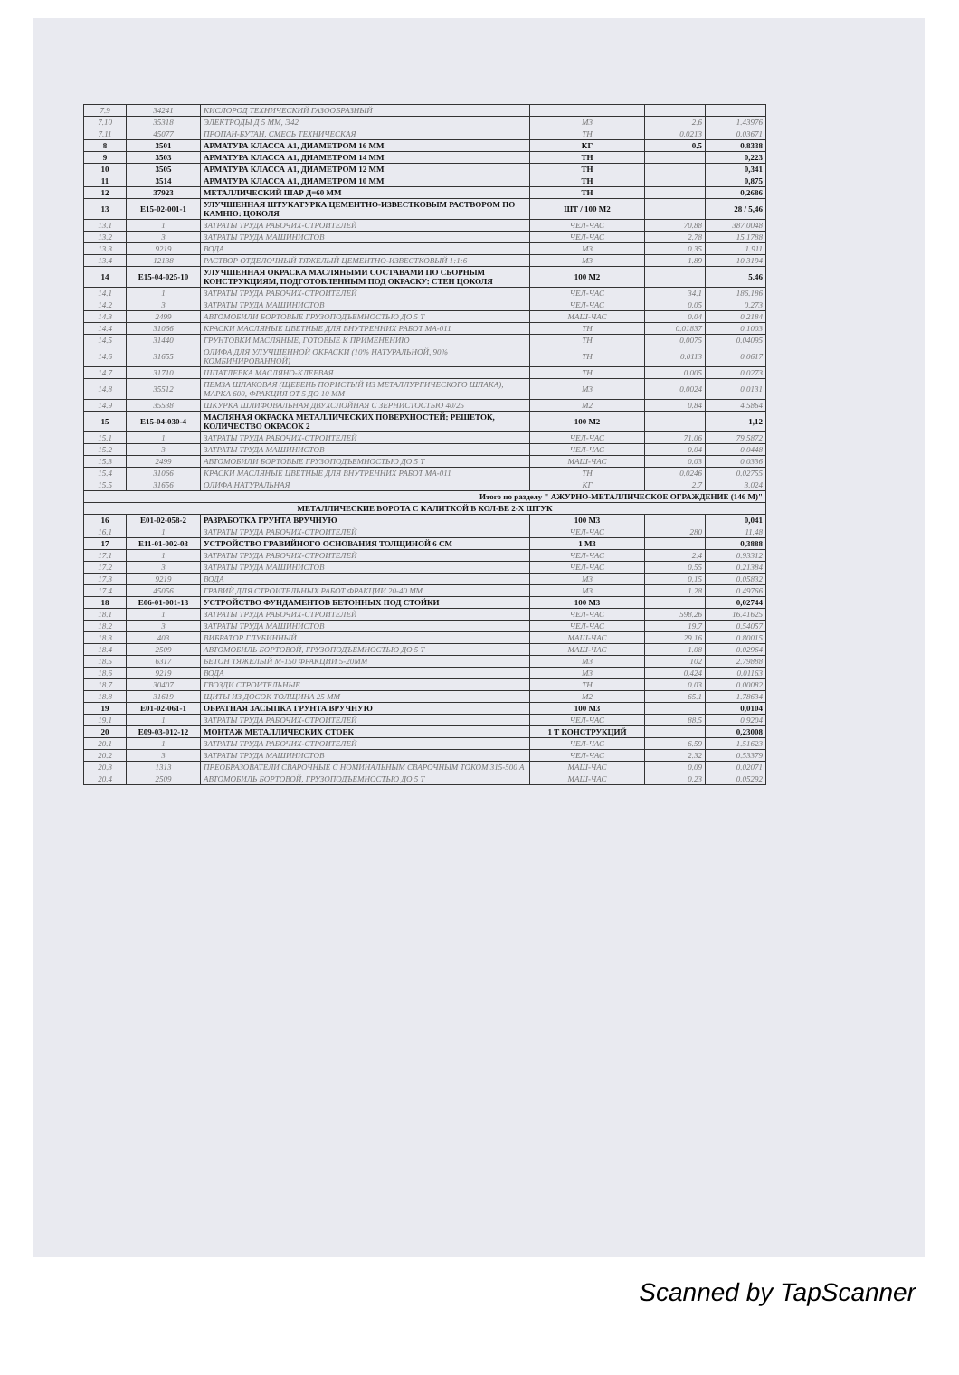| 7.9 | 34241 | КИСЛОРОД ТЕХНИЧЕСКИЙ ГАЗООБРАЗНЫЙ | | | |
| 7.10 | 35318 | ЭЛЕКТРОДЫ Д 5 ММ, Э42 | М3 | 2.6 | 1.43976 |
| 7.11 | 45077 | ПРОПАН-БУТАН, СМЕСЬ ТЕХНИЧЕСКАЯ | ТН | 0.0213 | 0.03671 |
| 8 | 3501 | АРМАТУРА КЛАССА А1, ДИАМЕТРОМ 16 ММ | КГ | 0.5 | 0.8338 |
| 9 | 3503 | АРМАТУРА КЛАССА А1, ДИАМЕТРОМ 14 ММ | ТН | | 0,223 |
| 10 | 3505 | АРМАТУРА КЛАССА А1, ДИАМЕТРОМ 12 ММ | ТН | | 0,341 |
| 11 | 3514 | АРМАТУРА КЛАССА А1, ДИАМЕТРОМ 10 ММ | ТН | | 0,875 |
| 12 | 37923 | МЕТАЛЛИЧЕСКИЙ ШАР Д=60 ММ | ТН | | 0,2686 |
| 13 | Е15-02-001-1 | УЛУЧШЕННАЯ ШТУКАТУРКА ЦЕМЕНТНО-ИЗВЕСТКОВЫМ РАСТВОРОМ ПО КАМНЮ: ЦОКОЛЯ | ШТ / 100 М2 | | 28 / 5,46 |
| 13.1 | 1 | ЗАТРАТЫ ТРУДА РАБОЧИХ-СТРОИТЕЛЕЙ | ЧЕЛ-ЧАС | 70.88 | 387.0048 |
| 13.2 | 3 | ЗАТРАТЫ ТРУДА МАШИНИСТОВ | ЧЕЛ-ЧАС | 2.78 | 15.1788 |
| 13.3 | 9219 | ВОДА | М3 | 0.35 | 1.911 |
| 13.4 | 12138 | РАСТВОР ОТДЕЛОЧНЫЙ ТЯЖЕЛЫЙ ЦЕМЕНТНО-ИЗВЕСТКОВЫЙ 1:1:6 | М3 | 1.89 | 10.3194 |
| 14 | Е15-04-025-10 | УЛУЧШЕННАЯ ОКРАСКА МАСЛЯНЫМИ СОСТАВАМИ ПО СБОРНЫМ КОНСТРУКЦИЯМ, ПОДГОТОВЛЕННЫМ ПОД ОКРАСКУ: СТЕН ЦОКОЛЯ | 100 М2 | | 5.46 |
| 14.1 | 1 | ЗАТРАТЫ ТРУДА РАБОЧИХ-СТРОИТЕЛЕЙ | ЧЕЛ-ЧАС | 34.1 | 186.186 |
| 14.2 | 3 | ЗАТРАТЫ ТРУДА МАШИНИСТОВ | ЧЕЛ-ЧАС | 0.05 | 0.273 |
| 14.3 | 2499 | АВТОМОБИЛИ БОРТОВЫЕ ГРУЗОПОДЪЕМНОСТЬЮ ДО 5 Т | МАШ-ЧАС | 0.04 | 0.2184 |
| 14.4 | 31066 | КРАСКИ МАСЛЯНЫЕ ЦВЕТНЫЕ ДЛЯ ВНУТРЕННИХ РАБОТ МА-011 | ТН | 0.01837 | 0.1003 |
| 14.5 | 31440 | ГРУНТОВКИ МАСЛЯНЫЕ, ГОТОВЫЕ К ПРИМЕНЕНИЮ | ТН | 0.0075 | 0.04095 |
| 14.6 | 31655 | ОЛИФА ДЛЯ УЛУЧШЕННОЙ ОКРАСКИ (10% НАТУРАЛЬНОЙ, 90% КОМБИНИРОВАННОЙ) | ТН | 0.0113 | 0.0617 |
| 14.7 | 31710 | ШПАТЛЕВКА МАСЛЯНО-КЛЕЕВАЯ | ТН | 0.005 | 0.0273 |
| 14.8 | 35512 | ПЕМЗА ШЛАКОВАЯ (ЩЕБЕНЬ ПОРИСТЫЙ ИЗ МЕТАЛЛУРГИЧЕСКОГО ШЛАКА), МАРКА 600, ФРАКЦИЯ ОТ 5 ДО 10 ММ | М3 | 0.0024 | 0.0131 |
| 14.9 | 35538 | ШКУРКА ШЛИФОВАЛЬНАЯ ДВУХСЛОЙНАЯ С ЗЕРНИСТОСТЬЮ 40/25 | М2 | 0.84 | 4.5864 |
| 15 | Е15-04-030-4 | МАСЛЯНАЯ ОКРАСКА МЕТАЛЛИЧЕСКИХ ПОВЕРХНОСТЕЙ: РЕШЕТОК, КОЛИЧЕСТВО ОКРАСОК 2 | 100 М2 | | 1,12 |
| 15.1 | 1 | ЗАТРАТЫ ТРУДА РАБОЧИХ-СТРОИТЕЛЕЙ | ЧЕЛ-ЧАС | 71.06 | 79.5872 |
| 15.2 | 3 | ЗАТРАТЫ ТРУДА МАШИНИСТОВ | ЧЕЛ-ЧАС | 0.04 | 0.0448 |
| 15.3 | 2499 | АВТОМОБИЛИ БОРТОВЫЕ ГРУЗОПОДЪЕМНОСТЬЮ ДО 5 Т | МАШ-ЧАС | 0.03 | 0.0336 |
| 15.4 | 31066 | КРАСКИ МАСЛЯНЫЕ ЦВЕТНЫЕ ДЛЯ ВНУТРЕННИХ РАБОТ МА-011 | ТН | 0.0246 | 0.02755 |
| 15.5 | 31656 | ОЛИФА НАТУРАЛЬНАЯ | КГ | 2.7 | 3.024 |
| Итого по разделу " АЖУРНО-МЕТАЛЛИЧЕСКОЕ ОГРАЖДЕНИЕ (146 М)" | | | | | |
| МЕТАЛЛИЧЕСКИЕ ВОРОТА С КАЛИТКОЙ В КОЛ-ВЕ 2-Х ШТУК | | | | | |
| 16 | Е01-02-058-2 | РАЗРАБОТКА ГРУНТА ВРУЧНУЮ | 100 М3 | | 0,041 |
| 16.1 | 1 | ЗАТРАТЫ ТРУДА РАБОЧИХ-СТРОИТЕЛЕЙ | ЧЕЛ-ЧАС | 280 | 11.48 |
| 17 | Е11-01-002-03 | УСТРОЙСТВО ГРАВИЙНОГО ОСНОВАНИЯ ТОЛЩИНОЙ 6 СМ | 1 М3 | | 0,3888 |
| 17.1 | 1 | ЗАТРАТЫ ТРУДА РАБОЧИХ-СТРОИТЕЛЕЙ | ЧЕЛ-ЧАС | 2.4 | 0.93312 |
| 17.2 | 3 | ЗАТРАТЫ ТРУДА МАШИНИСТОВ | ЧЕЛ-ЧАС | 0.55 | 0.21384 |
| 17.3 | 9219 | ВОДА | М3 | 0.15 | 0.05832 |
| 17.4 | 45056 | ГРАВИЙ ДЛЯ СТРОИТЕЛЬНЫХ РАБОТ ФРАКЦИИ 20-40 ММ | М3 | 1.28 | 0.49766 |
| 18 | Е06-01-001-13 | УСТРОЙСТВО ФУНДАМЕНТОВ БЕТОННЫХ ПОД СТОЙКИ | 100 М3 | | 0,02744 |
| 18.1 | 1 | ЗАТРАТЫ ТРУДА РАБОЧИХ-СТРОИТЕЛЕЙ | ЧЕЛ-ЧАС | 598.26 | 16.41625 |
| 18.2 | 3 | ЗАТРАТЫ ТРУДА МАШИНИСТОВ | ЧЕЛ-ЧАС | 19.7 | 0.54057 |
| 18.3 | 403 | ВИБРАТОР ГЛУБИННЫЙ | МАШ-ЧАС | 29.16 | 0.80015 |
| 18.4 | 2509 | АВТОМОБИЛЬ БОРТОВОЙ, ГРУЗОПОДЪЕМНОСТЬЮ ДО 5 Т | МАШ-ЧАС | 1.08 | 0.02964 |
| 18.5 | 6317 | БЕТОН ТЯЖЕЛЫЙ М-150 ФРАКЦИИ 5-20ММ | М3 | 102 | 2.79888 |
| 18.6 | 9219 | ВОДА | М3 | 0.424 | 0.01163 |
| 18.7 | 30407 | ГВОЗДИ СТРОИТЕЛЬНЫЕ | ТН | 0.03 | 0.00082 |
| 18.8 | 31619 | ЩИТЫ ИЗ ДОСОК ТОЛЩИНА 25 ММ | М2 | 65.1 | 1.78634 |
| 19 | Е01-02-061-1 | ОБРАТНАЯ ЗАСЫПКА ГРУНТА ВРУЧНУЮ | 100 М3 | | 0,0104 |
| 19.1 | 1 | ЗАТРАТЫ ТРУДА РАБОЧИХ-СТРОИТЕЛЕЙ | ЧЕЛ-ЧАС | 88.5 | 0.9204 |
| 20 | Е09-03-012-12 | МОНТАЖ МЕТАЛЛИЧЕСКИХ СТОЕК | 1 Т КОНСТРУКЦИЙ | | 0,23008 |
| 20.1 | 1 | ЗАТРАТЫ ТРУДА РАБОЧИХ-СТРОИТЕЛЕЙ | ЧЕЛ-ЧАС | 6.59 | 1.51623 |
| 20.2 | 3 | ЗАТРАТЫ ТРУДА МАШИНИСТОВ | ЧЕЛ-ЧАС | 2.32 | 0.53379 |
| 20.3 | 1313 | ПРЕОБРАЗОВАТЕЛИ СВАРОЧНЫЕ С НОМИНАЛЬНЫМ СВАРОЧНЫМ ТОКОМ 315-500 А | МАШ-ЧАС | 0.09 | 0.02071 |
| 20.4 | 2509 | АВТОМОБИЛЬ БОРТОВОЙ, ГРУЗОПОДЪЕМНОСТЬЮ ДО 5 Т | МАШ-ЧАС | 0.23 | 0.05292 |
Scanned by TapScanner